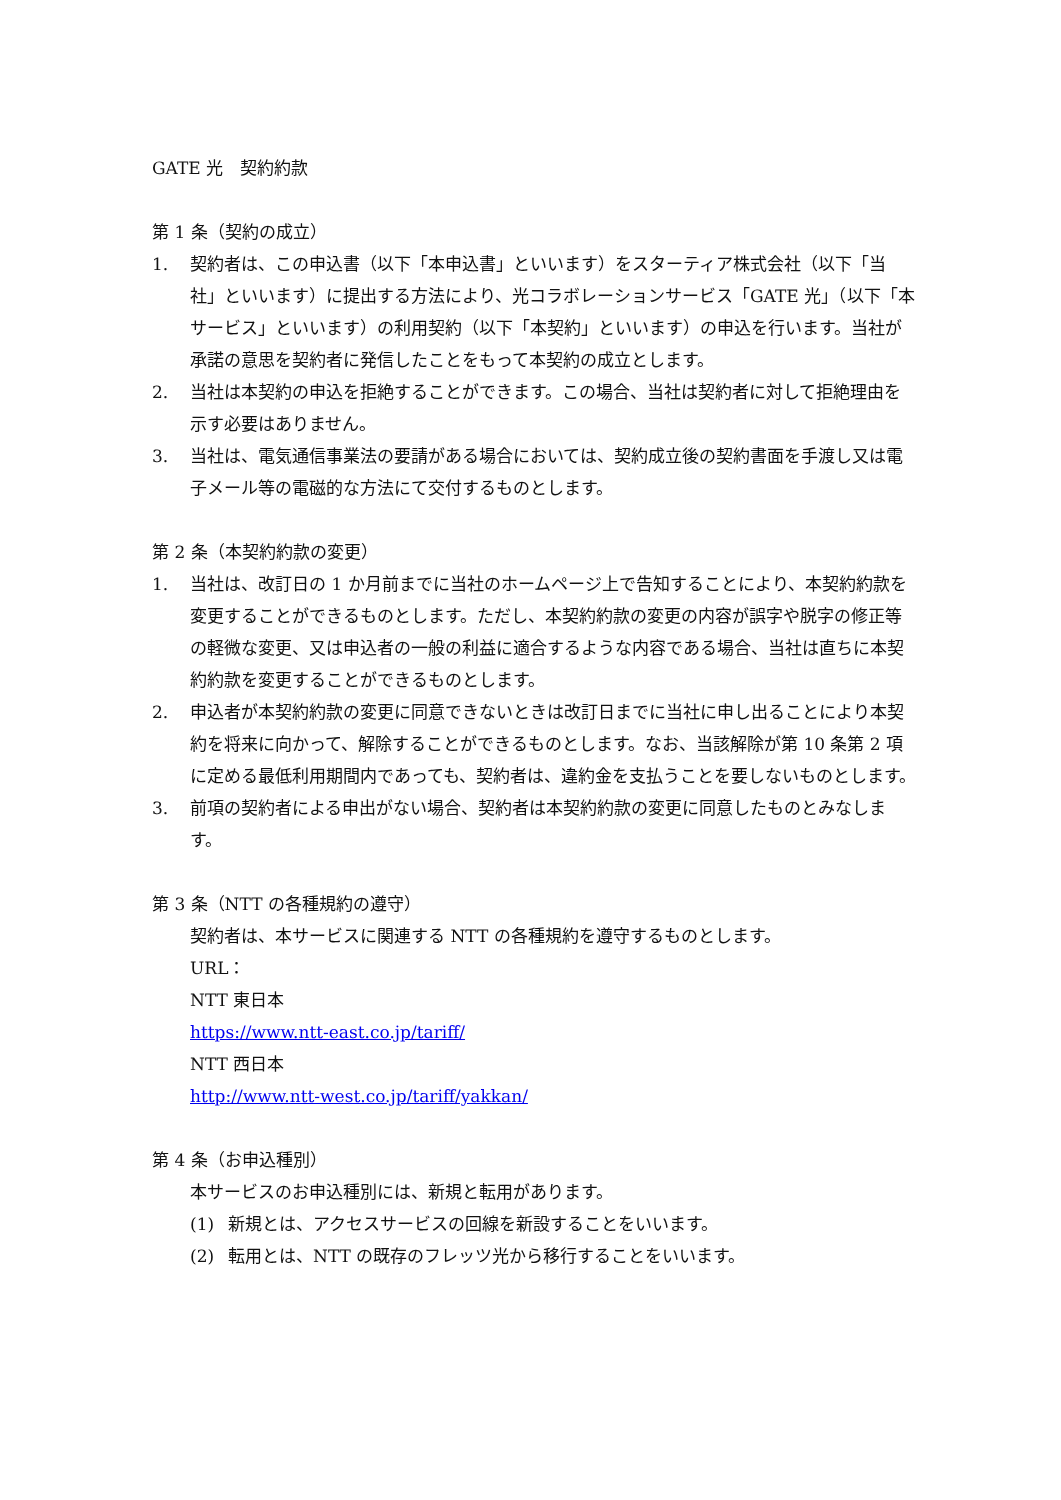GATE 光　契約約款
第 1 条（契約の成立）
1. 契約者は、この申込書（以下「本申込書」といいます）をスターティア株式会社（以下「当社」といいます）に提出する方法により、光コラボレーションサービス「GATE 光」（以下「本サービス」といいます）の利用契約（以下「本契約」といいます）の申込を行います。当社が承諾の意思を契約者に発信したことをもって本契約の成立とします。
2. 当社は本契約の申込を拒絶することができます。この場合、当社は契約者に対して拒絶理由を示す必要はありません。
3. 当社は、電気通信事業法の要請がある場合においては、契約成立後の契約書面を手渡し又は電子メール等の電磁的な方法にて交付するものとします。
第 2 条（本契約約款の変更）
1. 当社は、改訂日の 1 か月前までに当社のホームページ上で告知することにより、本契約約款を変更することができるものとします。ただし、本契約約款の変更の内容が誤字や脱字の修正等の軽微な変更、又は申込者の一般の利益に適合するような内容である場合、当社は直ちに本契約約款を変更することができるものとします。
2. 申込者が本契約約款の変更に同意できないときは改訂日までに当社に申し出ることにより本契約を将来に向かって、解除することができるものとします。なお、当該解除が第 10 条第 2 項に定める最低利用期間内であっても、契約者は、違約金を支払うことを要しないものとします。
3. 前項の契約者による申出がない場合、契約者は本契約約款の変更に同意したものとみなします。
第 3 条（NTT の各種規約の遵守）
契約者は、本サービスに関連する NTT の各種規約を遵守するものとします。
URL：
NTT 東日本
https://www.ntt-east.co.jp/tariff/
NTT 西日本
http://www.ntt-west.co.jp/tariff/yakkan/
第 4 条（お申込種別）
本サービスのお申込種別には、新規と転用があります。
(1) 新規とは、アクセスサービスの回線を新設することをいいます。
(2) 転用とは、NTT の既存のフレッツ光から移行することをいいます。